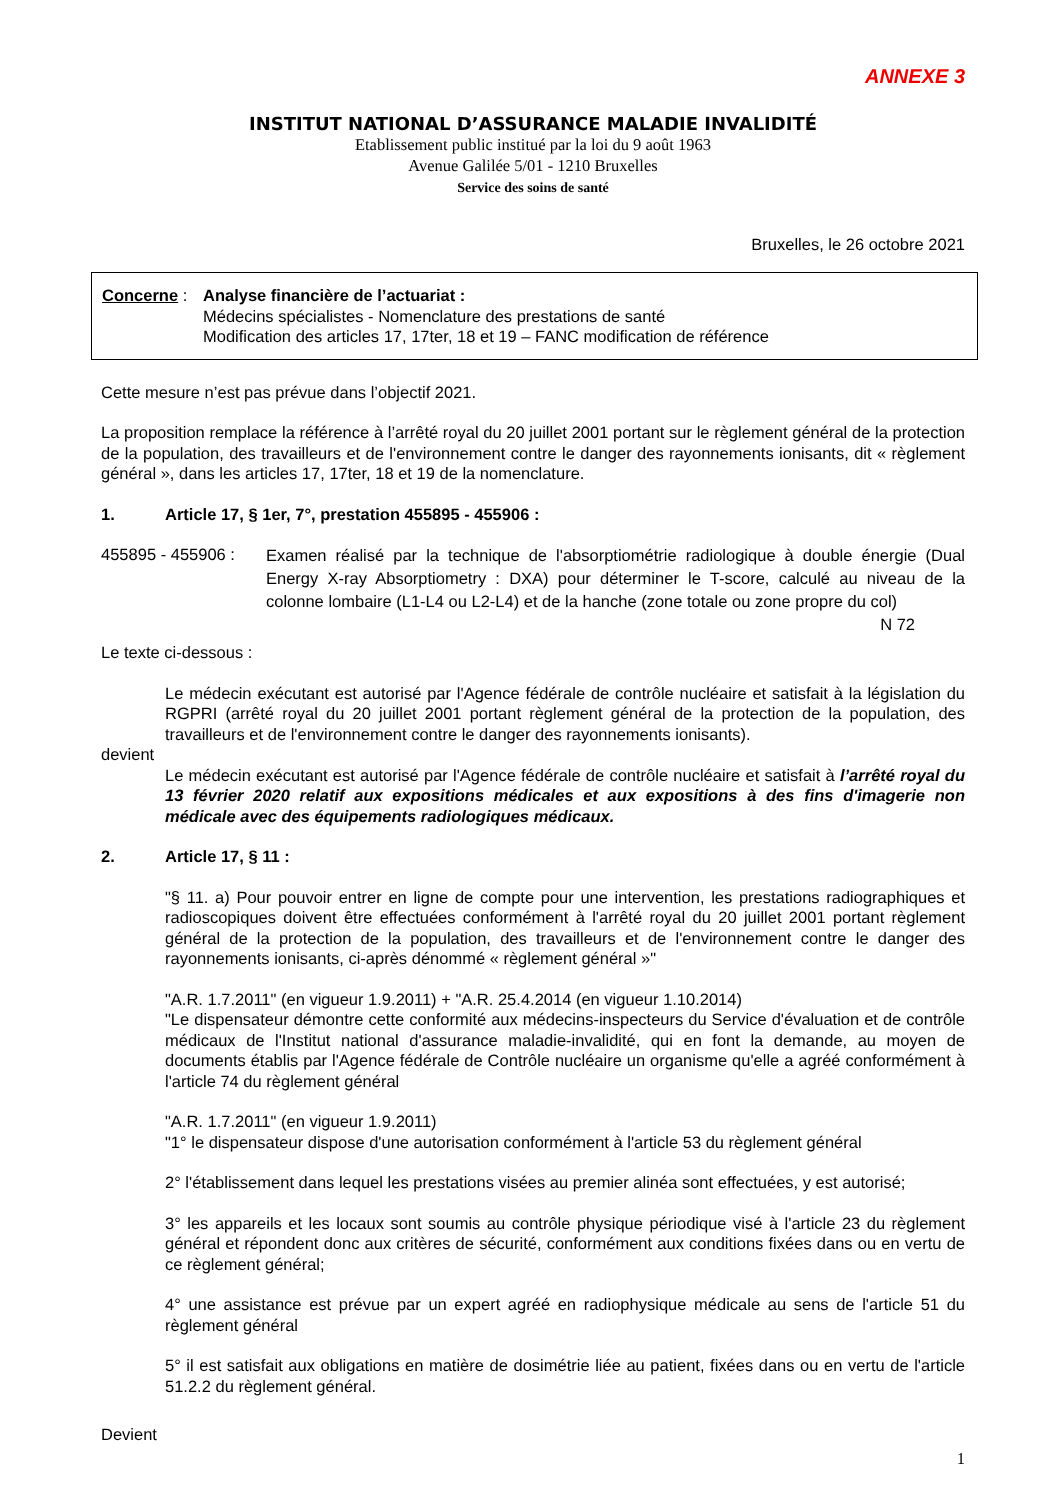ANNEXE 3
INSTITUT NATIONAL D’ASSURANCE MALADIE INVALIDITÉ
Etablissement public institué par la loi du 9 août 1963
Avenue Galilée 5/01 - 1210 Bruxelles
Service des soins de santé
Bruxelles, le 26 octobre 2021
Concerne : Analyse financière de l’actuariat :
Médecins spécialistes - Nomenclature des prestations de santé
Modification des articles 17, 17ter, 18 et 19 – FANC modification de référence
Cette mesure n’est pas prévue dans l’objectif 2021.
La proposition remplace la référence à l’arrêté royal du 20 juillet 2001 portant sur le règlement général de la protection de la population, des travailleurs et de l'environnement contre le danger des rayonnements ionisants, dit « règlement général », dans les articles 17, 17ter, 18 et 19 de la nomenclature.
1. Article 17, § 1er, 7°, prestation 455895 - 455906 :
455895 - 455906 :
Examen réalisé par la technique de l'absorptiométrie radiologique à double énergie (Dual Energy X-ray Absorptiometry : DXA) pour déterminer le T-score, calculé au niveau de la colonne lombaire (L1-L4 ou L2-L4) et de la hanche (zone totale ou zone propre du col)
N 72
Le texte ci-dessous :
Le médecin exécutant est autorisé par l'Agence fédérale de contrôle nucléaire et satisfait à la législation du RGPRI (arrêté royal du 20 juillet 2001 portant règlement général de la protection de la population, des travailleurs et de l'environnement contre le danger des rayonnements ionisants).
devient
Le médecin exécutant est autorisé par l'Agence fédérale de contrôle nucléaire et satisfait à l’arrêté royal du 13 février 2020 relatif aux expositions médicales et aux expositions à des fins d'imagerie non médicale avec des équipements radiologiques médicaux.
2. Article 17, § 11 :
"§ 11. a) Pour pouvoir entrer en ligne de compte pour une intervention, les prestations radiographiques et radioscopiques doivent être effectuées conformément à l'arrêté royal du 20 juillet 2001 portant règlement général de la protection de la population, des travailleurs et de l'environnement contre le danger des rayonnements ionisants, ci-après dénommé « règlement général »"
"A.R. 1.7.2011" (en vigueur 1.9.2011) + "A.R. 25.4.2014 (en vigueur 1.10.2014)
"Le dispensateur démontre cette conformité aux médecins-inspecteurs du Service d'évaluation et de contrôle médicaux de l'Institut national d'assurance maladie-invalidité, qui en font la demande, au moyen de documents établis par l'Agence fédérale de Contrôle nucléaire un organisme qu'elle a agréé conformément à l'article 74 du règlement général
"A.R. 1.7.2011" (en vigueur 1.9.2011)
"1° le dispensateur dispose d'une autorisation conformément à l'article 53 du règlement général
2° l'établissement dans lequel les prestations visées au premier alinéa sont effectuées, y est autorisé;
3° les appareils et les locaux sont soumis au contrôle physique périodique visé à l'article 23 du règlement général et répondent donc aux critères de sécurité, conformément aux conditions fixées dans ou en vertu de ce règlement général;
4° une assistance est prévue par un expert agréé en radiophysique médicale au sens de l'article 51 du règlement général
5° il est satisfait aux obligations en matière de dosimétrie liée au patient, fixées dans ou en vertu de l'article 51.2.2 du règlement général.
Devient
1